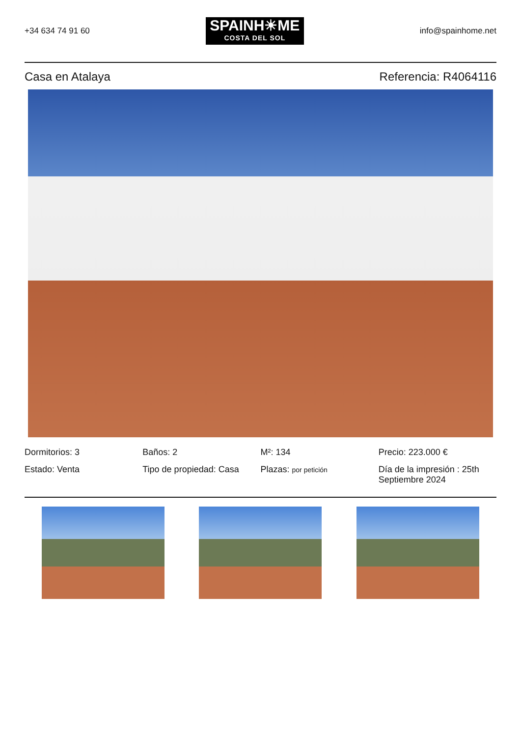+34 634 74 91 60
SPAINH☀ME
COSTA DEL SOL
info@spainhome.net
Casa en Atalaya Referencia: R4064116
Dormitorios: 3
Baños: 2
M²: 134
Precio: 223.000 €
Estado: Venta
Tipo de propiedad: Casa
Plazas: por petición
Día de la impresión : 25th Septiembre 2024